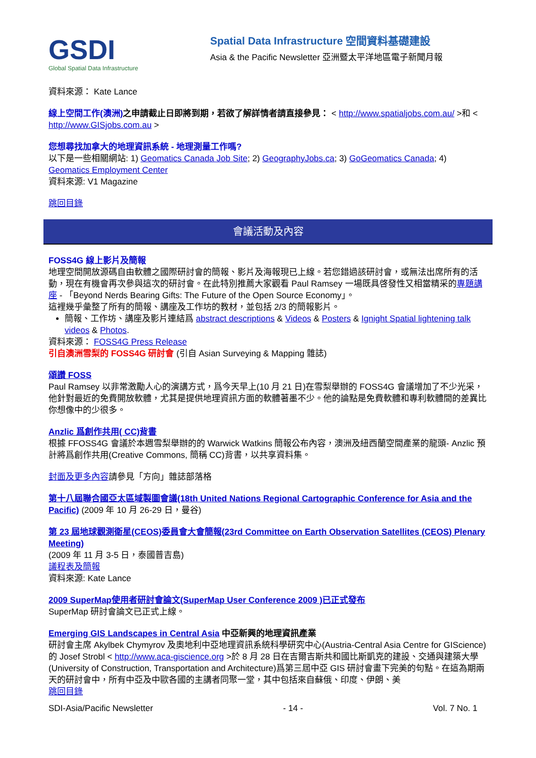GSDI
Global Spatial Data Infrastructure
Spatial Data Infrastructure 空間資料基礎建設
Asia & the Pacific Newsletter 亞洲暨太平洋地區電子新聞月報
資料來源： Kate Lance
線上空間工作(澳洲) 之申請截止日即將到期，若欲了解詳情者請直接參見： < http://www.spatialjobs.com.au/ >和 < http://www.GISjobs.com.au >
您想尋找加拿大的地理資訊系統 - 地理測量工作嗎?
以下是一些相關網站: 1) Geomatics Canada Job Site; 2) GeographyJobs.ca; 3) GoGeomatics Canada; 4) Geomatics Employment Center
資料來源: V1 Magazine
跳回目錄
會議活動及內容
FOSS4G 線上影片及簡報
地理空間開放源碼自由軟體之國際研討會的簡報、影片及海報現已上線。若您錯過該研討會，或無法出席所有的活動，現在有機會再次參與這次的研討會。在此特別推薦大家觀看 Paul Ramsey 一場既具啓發性又相當精采的專題講座 - 「Beyond Nerds Bearing Gifts: The Future of the Open Source Economy」。
這裡幾乎彙整了所有的簡報、講座及工作坊的教材，並包括 2/3 的簡報影片。
簡報、工作坊、講座及影片連結爲 abstract descriptions & Videos & Posters & Ignight Spatial lightening talk videos & Photos.
資料來源： FOSS4G Press Release
引自澳洲雪梨的 FOSS4G 研討會 (引自 Asian Surveying & Mapping 雜誌)
頌讚 FOSS
Paul Ramsey 以非常激勵人心的演講方式，爲今天早上(10 月 21 日)在雪梨舉辦的 FOSS4G 會議增加了不少光采，他針對最近的免費開放軟體，尤其是提供地理資訊方面的軟體著墨不少。他的論點是免費軟體和專利軟體間的差異比你想像中的少很多。
Anzlic 爲創作共用( CC)背書
根據 FFOSS4G 會議於本週雪梨舉辦的的 Warwick Watkins 簡報公布內容，澳洲及紐西蘭空間產業的龍頭- Anzlic 預計將爲創作共用(Creative Commons, 簡稱 CC)背書，以共享資料集。
封面及更多內容請參見「方向」雜誌部落格
第十八屆聯合國亞太區域製圖會議(18th United Nations Regional Cartographic Conference for Asia and the Pacific) (2009 年 10 月 26-29 日，曼谷)
第 23 屆地球觀測衛星(CEOS)委員會大會簡報(23rd Committee on Earth Observation Satellites (CEOS) Plenary Meeting)
(2009 年 11 月 3-5 日，泰國普吉島)
議程表及簡報
資料來源: Kate Lance
2009 SuperMap使用者研討會論文(SuperMap User Conference 2009 )已正式發布
SuperMap 研討會論文已正式上線。
Emerging GIS Landscapes in Central Asia 中亞新興的地理資訊產業
研討會主席 Akylbek Chymyrov 及奧地利中亞地理資訊系統科學研究中心(Austria-Central Asia Centre for GIScience)的 Josef Strobl < http://www.aca-giscience.org >於 8 月 28 日在吉爾吉斯共和國比斯凱克的建設、交通與建築大學(University of Construction, Transportation and Architecture)爲第三屆中亞 GIS 研討會畫下完美的句點。在這為期兩天的研討會中，所有中亞及中歐各國的主講者同聚一堂，其中包括來自蘇俄、印度、伊朗、美
跳回目錄
SDI-Asia/Pacific Newsletter - 14 - Vol. 7 No. 1